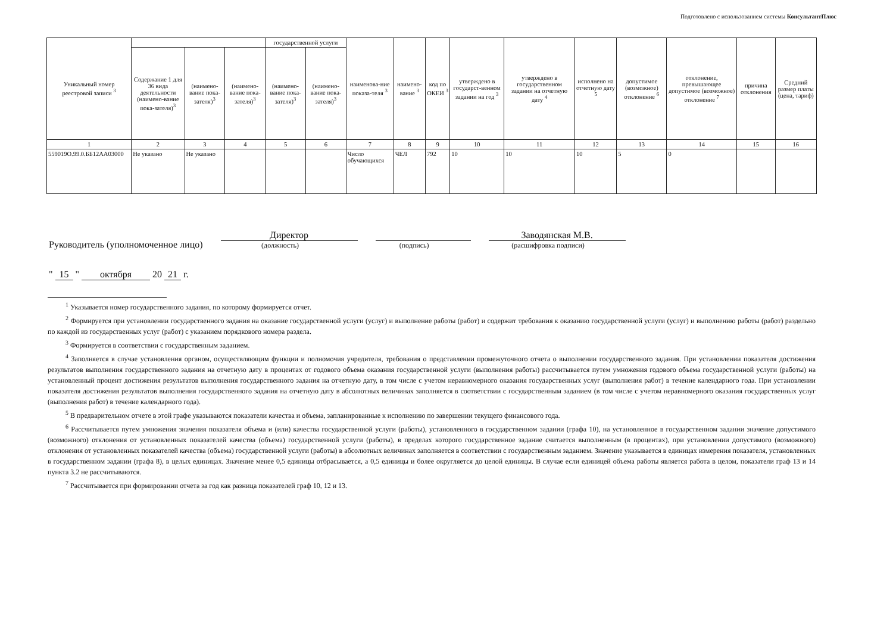Подготовлено с использованием системы КонсультантПлюс
| Уникальный номер реестровой записи <sup>3</sup> | | | | государственной услуги | | наименова-ние показа-теля <sup>3</sup> | наимено-вание <sup>3</sup> | код по ОКЕИ <sup>3</sup> | утверждено в государст-венном задании на год <sup>3</sup> | утверждено в государственном задании на отчетную дату <sup>4</sup> | исполнено на отчетную дату <sup>5</sup> | допустимое (возможное) отклонение <sup>6</sup> | отклонение, превышающее допустимое (возможное) отклонение <sup>7</sup> | причина отклонения | Средний размер платы (цена, тариф) |
| --- | --- | --- | --- | --- | --- | --- | --- | --- | --- | --- | --- | --- | --- | --- | --- |
| | Содержание 1 для 36 вида деятельности (наимено-вание пока-зателя)<sup>3</sup> | (наимено-вание пока-зателя)<sup>3</sup> | (наимено-вание пока-зателя)<sup>3</sup> | (наимено-вание пока-зателя)<sup>3</sup> | (наимено-вание пока-зателя)<sup>3</sup> | | | | | | | | | | |
| 1 | 2 | 3 | 4 | 5 | 6 | 7 | 8 | 9 | 10 | 11 | 12 | 13 | 14 | 15 | 16 |
| 559019О.99.0.ББ12АА03000 | Не указано | Не указано | | | | Число обучающихся | ЧЕЛ | 792 | 10 | 10 | 10 | 5 | 0 | | |
Руководитель (уполномоченное лицо)
Директор
(должность)
(подпись)
Заводянская М.В.
(расшифровка подписи)
" 15 " октября 20 21 г.
<sup>1</sup> Указывается номер государственного задания, по которому формируется отчет.
<sup>2</sup> Формируется при установлении государственного задания на оказание государственной услуги (услуг) и выполнение работы (работ) и содержит требования к оказанию государственной услуги (услуг) и выполнению работы (работ) раздельно по каждой из государственных услуг (работ) с указанием порядкового номера раздела.
<sup>3</sup> Формируется в соответствии с государственным заданием.
<sup>4</sup> Заполняется в случае установления органом, осуществляющим функции и полномочия учредителя, требования о представлении промежуточного отчета о выполнении государственного задания. При установлении показателя достижения результатов выполнения государственного задания на отчетную дату в процентах от годового объема оказания государственной услуги (выполнения работы) рассчитывается путем умножения годового объема государственной услуги (работы) на установленный процент достижения результатов выполнения государственного задания на отчетную дату, в том числе с учетом неравномерного оказания государственных услуг (выполнения работ) в течение календарного года. При установлении показателя достижения результатов выполнения государственного задания на отчетную дату в абсолютных величинах заполняется в соответствии с государственным заданием (в том числе с учетом неравномерного оказания государственных услуг (выполнения работ) в течение календарного года).
<sup>5</sup> В предварительном отчете в этой графе указываются показатели качества и объема, запланированные к исполнению по завершении текущего финансового года.
<sup>6</sup> Рассчитывается путем умножения значения показателя объема и (или) качества государственной услуги (работы), установленного в государственном задании (графа 10), на установленное в государственном задании значение допустимого (возможного) отклонения от установленных показателей качества (объема) государственной услуги (работы), в пределах которого государственное задание считается выполненным (в процентах), при установлении допустимого (возможного) отклонения от установленных показателей качества (объема) государственной услуги (работы) в абсолютных величинах заполняется в соответствии с государственным заданием. Значение указывается в единицах измерения показателя, установленных в государственном задании (графа 8), в целых единицах. Значение менее 0,5 единицы отбрасывается, а 0,5 единицы и более округляется до целой единицы. В случае если единицей объема работы является работа в целом, показатели граф 13 и 14 пункта 3.2 не рассчитываются.
<sup>7</sup> Рассчитывается при формировании отчета за год как разница показателей граф 10, 12 и 13.